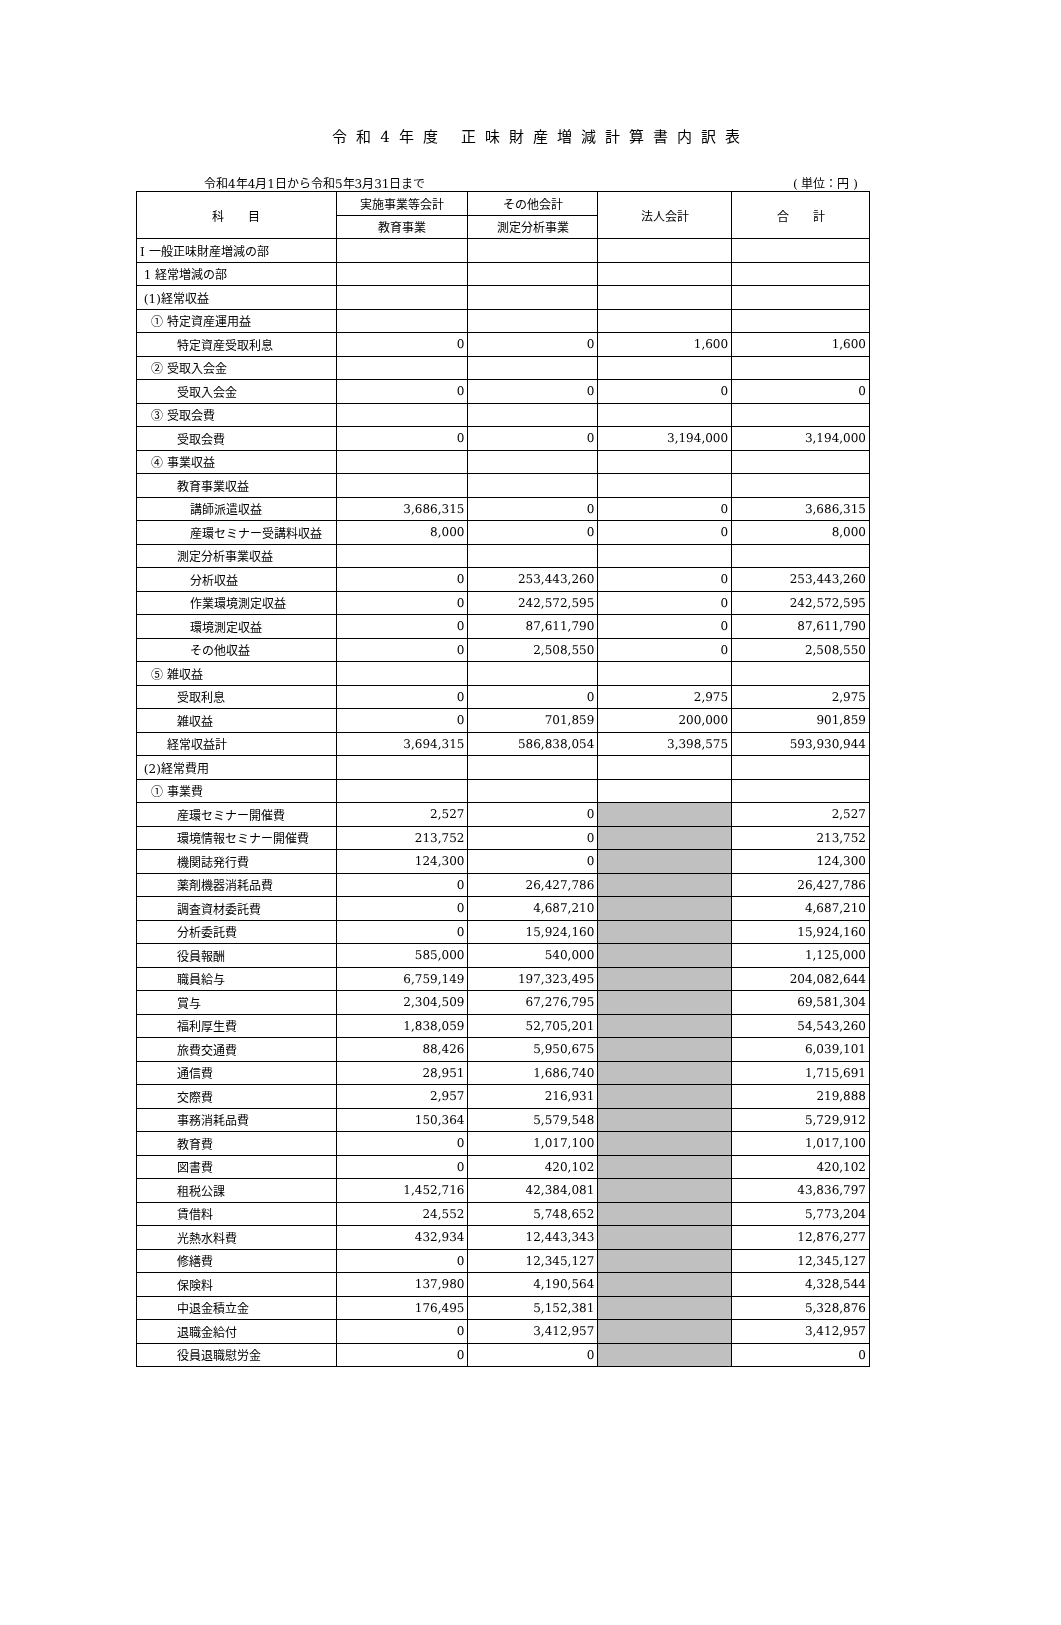令和4年度 正味財産増減計算書内訳表
令和4年4月1日から令和5年3月31日まで ( 単位：円 )
| 科 目 | 実施事業等会計 | その他会計 | 法人会計 | 合 計 |
| --- | --- | --- | --- | --- |
| | 教育事業 | 測定分析事業 | | |
| Ⅰ 一般正味財産増減の部 | | | | |
| 1 経常増減の部 | | | | |
| (1)経常収益 | | | | |
| ① 特定資産運用益 | | | | |
| 特定資産受取利息 | 0 | 0 | 1,600 | 1,600 |
| ② 受取入会金 | | | | |
| 受取入会金 | 0 | 0 | 0 | 0 |
| ③ 受取会費 | | | | |
| 受取会費 | 0 | 0 | 3,194,000 | 3,194,000 |
| ④ 事業収益 | | | | |
| 教育事業収益 | | | | |
| 講師派遣収益 | 3,686,315 | 0 | 0 | 3,686,315 |
| 産環セミナー受講料収益 | 8,000 | 0 | 0 | 8,000 |
| 測定分析事業収益 | | | | |
| 分析収益 | 0 | 253,443,260 | 0 | 253,443,260 |
| 作業環境測定収益 | 0 | 242,572,595 | 0 | 242,572,595 |
| 環境測定収益 | 0 | 87,611,790 | 0 | 87,611,790 |
| その他収益 | 0 | 2,508,550 | 0 | 2,508,550 |
| ⑤ 雑収益 | | | | |
| 受取利息 | 0 | 0 | 2,975 | 2,975 |
| 雑収益 | 0 | 701,859 | 200,000 | 901,859 |
| 経常収益計 | 3,694,315 | 586,838,054 | 3,398,575 | 593,930,944 |
| (2)経常費用 | | | | |
| ① 事業費 | | | | |
| 産環セミナー開催費 | 2,527 | 0 | | 2,527 |
| 環境情報セミナー開催費 | 213,752 | 0 | | 213,752 |
| 機関誌発行費 | 124,300 | 0 | | 124,300 |
| 薬剤機器消耗品費 | 0 | 26,427,786 | | 26,427,786 |
| 調査資材委託費 | 0 | 4,687,210 | | 4,687,210 |
| 分析委託費 | 0 | 15,924,160 | | 15,924,160 |
| 役員報酬 | 585,000 | 540,000 | | 1,125,000 |
| 職員給与 | 6,759,149 | 197,323,495 | | 204,082,644 |
| 賞与 | 2,304,509 | 67,276,795 | | 69,581,304 |
| 福利厚生費 | 1,838,059 | 52,705,201 | | 54,543,260 |
| 旅費交通費 | 88,426 | 5,950,675 | | 6,039,101 |
| 通信費 | 28,951 | 1,686,740 | | 1,715,691 |
| 交際費 | 2,957 | 216,931 | | 219,888 |
| 事務消耗品費 | 150,364 | 5,579,548 | | 5,729,912 |
| 教育費 | 0 | 1,017,100 | | 1,017,100 |
| 図書費 | 0 | 420,102 | | 420,102 |
| 租税公課 | 1,452,716 | 42,384,081 | | 43,836,797 |
| 賃借料 | 24,552 | 5,748,652 | | 5,773,204 |
| 光熱水料費 | 432,934 | 12,443,343 | | 12,876,277 |
| 修繕費 | 0 | 12,345,127 | | 12,345,127 |
| 保険料 | 137,980 | 4,190,564 | | 4,328,544 |
| 中退金積立金 | 176,495 | 5,152,381 | | 5,328,876 |
| 退職金給付 | 0 | 3,412,957 | | 3,412,957 |
| 役員退職慰労金 | 0 | 0 | | 0 |